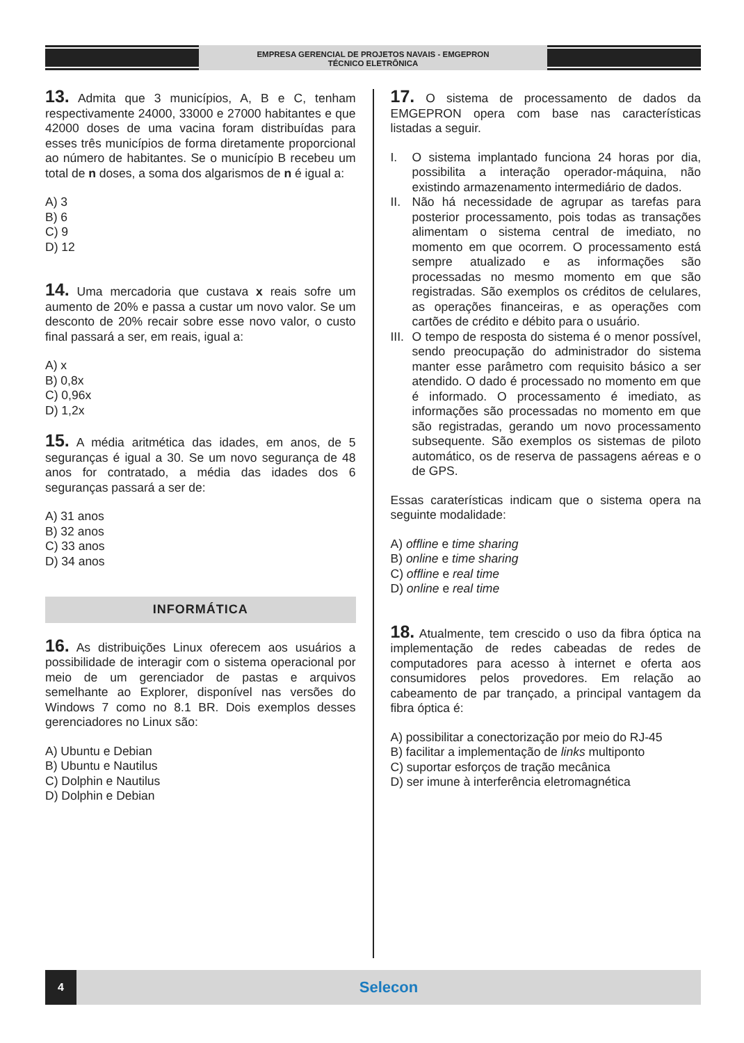EMPRESA GERENCIAL DE PROJETOS NAVAIS - EMGEPRON
TÉCNICO ELETRÔNICA
13. Admita que 3 municípios, A, B e C, tenham respectivamente 24000, 33000 e 27000 habitantes e que 42000 doses de uma vacina foram distribuídas para esses três municípios de forma diretamente proporcional ao número de habitantes. Se o município B recebeu um total de n doses, a soma dos algarismos de n é igual a:
A) 3
B) 6
C) 9
D) 12
14. Uma mercadoria que custava x reais sofre um aumento de 20% e passa a custar um novo valor. Se um desconto de 20% recair sobre esse novo valor, o custo final passará a ser, em reais, igual a:
A) x
B) 0,8x
C) 0,96x
D) 1,2x
15. A média aritmética das idades, em anos, de 5 seguranças é igual a 30. Se um novo segurança de 48 anos for contratado, a média das idades dos 6 seguranças passará a ser de:
A) 31 anos
B) 32 anos
C) 33 anos
D) 34 anos
INFORMÁTICA
16. As distribuições Linux oferecem aos usuários a possibilidade de interagir com o sistema operacional por meio de um gerenciador de pastas e arquivos semelhante ao Explorer, disponível nas versões do Windows 7 como no 8.1 BR. Dois exemplos desses gerenciadores no Linux são:
A) Ubuntu e Debian
B) Ubuntu e Nautilus
C) Dolphin e Nautilus
D) Dolphin e Debian
17. O sistema de processamento de dados da EMGEPRON opera com base nas características listadas a seguir.
I. O sistema implantado funciona 24 horas por dia, possibilita a interação operador-máquina, não existindo armazenamento intermediário de dados.
II. Não há necessidade de agrupar as tarefas para posterior processamento, pois todas as transações alimentam o sistema central de imediato, no momento em que ocorrem. O processamento está sempre atualizado e as informações são processadas no mesmo momento em que são registradas. São exemplos os créditos de celulares, as operações financeiras, e as operações com cartões de crédito e débito para o usuário.
III. O tempo de resposta do sistema é o menor possível, sendo preocupação do administrador do sistema manter esse parâmetro com requisito básico a ser atendido. O dado é processado no momento em que é informado. O processamento é imediato, as informações são processadas no momento em que são registradas, gerando um novo processamento subsequente. São exemplos os sistemas de piloto automático, os de reserva de passagens aéreas e o de GPS.
Essas caraterísticas indicam que o sistema opera na seguinte modalidade:
A) offline e time sharing
B) online e time sharing
C) offline e real time
D) online e real time
18. Atualmente, tem crescido o uso da fibra óptica na implementação de redes cabeadas de redes de computadores para acesso à internet e oferta aos consumidores pelos provedores. Em relação ao cabeamento de par trançado, a principal vantagem da fibra óptica é:
A) possibilitar a conectorização por meio do RJ-45
B) facilitar a implementação de links multiponto
C) suportar esforços de tração mecânica
D) ser imune à interferência eletromagnética
4
Selecon